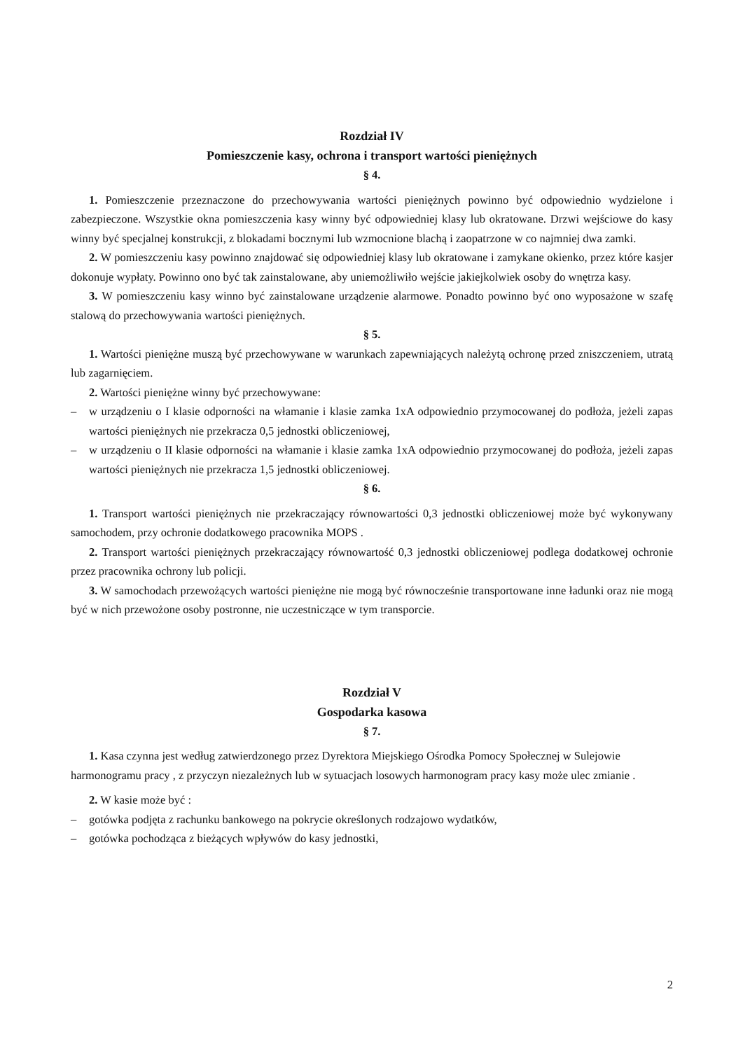Rozdział IV
Pomieszczenie kasy, ochrona i transport wartości pieniężnych
§ 4.
1. Pomieszczenie przeznaczone do przechowywania wartości pieniężnych powinno być odpowiednio wydzielone i zabezpieczone. Wszystkie okna pomieszczenia kasy winny być odpowiedniej klasy lub okratowane. Drzwi wejściowe do kasy winny być specjalnej konstrukcji, z blokadami bocznymi lub wzmocnione blachą i zaopatrzone w co najmniej dwa zamki.
2. W pomieszczeniu kasy powinno znajdować się odpowiedniej klasy lub okratowane i zamykane okienko, przez które kasjer dokonuje wypłaty. Powinno ono być tak zainstalowane, aby uniemożliwiło wejście jakiejkolwiek osoby do wnętrza kasy.
3. W pomieszczeniu kasy winno być zainstalowane urządzenie alarmowe. Ponadto powinno być ono wyposażone w szafę stalową do przechowywania wartości pieniężnych.
§ 5.
1. Wartości pieniężne muszą być przechowywane w warunkach zapewniających należytą ochronę przed zniszczeniem, utratą lub zagarnięciem.
2. Wartości pieniężne winny być przechowywane:
– w urządzeniu o I klasie odporności na włamanie i klasie zamka 1xA odpowiednio przymocowanej do podłoża, jeżeli zapas wartości pieniężnych nie przekracza 0,5 jednostki obliczeniowej,
– w urządzeniu o II klasie odporności na włamanie i klasie zamka 1xA odpowiednio przymocowanej do podłoża, jeżeli zapas wartości pieniężnych nie przekracza 1,5 jednostki obliczeniowej.
§ 6.
1. Transport wartości pieniężnych nie przekraczający równowartości 0,3 jednostki obliczeniowej może być wykonywany samochodem, przy ochronie dodatkowego pracownika MOPS .
2. Transport wartości pieniężnych przekraczający równowartość 0,3 jednostki obliczeniowej podlega dodatkowej ochronie przez pracownika ochrony lub policji.
3. W samochodach przewożących wartości pieniężne nie mogą być równocześnie transportowane inne ładunki oraz nie mogą być w nich przewożone osoby postronne, nie uczestniczące w tym transporcie.
Rozdział V
Gospodarka kasowa
§ 7.
1. Kasa czynna jest według zatwierdzonego przez Dyrektora Miejskiego Ośrodka Pomocy Społecznej w Sulejowie harmonogramu pracy , z przyczyn niezależnych lub w sytuacjach losowych harmonogram pracy kasy może ulec zmianie .
2. W kasie może być :
– gotówka podjęta z rachunku bankowego na pokrycie określonych rodzajowo wydatków,
– gotówka pochodząca z bieżących wpływów do kasy jednostki,
2